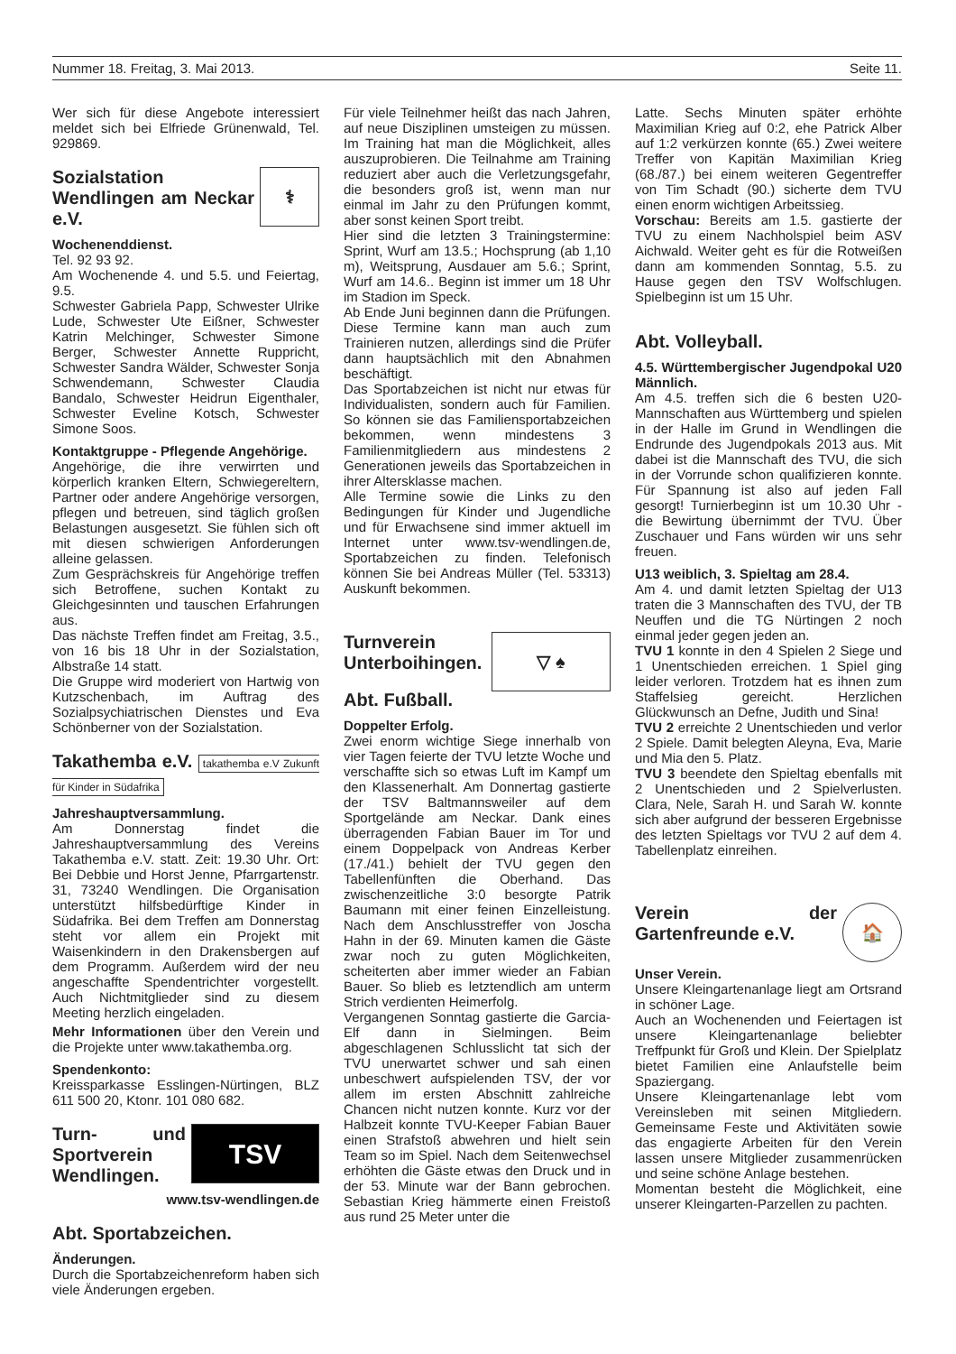Nummer 18. Freitag, 3. Mai 2013. Seite 11.
Wer sich für diese Angebote interessiert meldet sich bei Elfriede Grünenwald, Tel. 929869.
⚕
Sozialstation Wendlingen am Neckar e.V.
Wochenenddienst.
Tel. 92 93 92.
Am Wochenende 4. und 5.5. und Feiertag, 9.5.
Schwester Gabriela Papp, Schwester Ulrike Lude, Schwester Ute Eißner, Schwester Katrin Melchinger, Schwester Simone Berger, Schwester Annette Ruppricht, Schwester Sandra Wälder, Schwester Sonja Schwendemann, Schwester Claudia Bandalo, Schwester Heidrun Eigenthaler, Schwester Eveline Kotsch, Schwester Simone Soos.
Kontaktgruppe - Pflegende Angehörige.
Angehörige, die ihre verwirrten und körperlich kranken Eltern, Schwiegereltern, Partner oder andere Angehörige versorgen, pflegen und betreuen, sind täglich großen Belastungen ausgesetzt. Sie fühlen sich oft mit diesen schwierigen Anforderungen alleine gelassen.
Zum Gesprächskreis für Angehörige treffen sich Betroffene, suchen Kontakt zu Gleichgesinnten und tauschen Erfahrungen aus.
Das nächste Treffen findet am Freitag, 3.5., von 16 bis 18 Uhr in der Sozialstation, Albstraße 14 statt.
Die Gruppe wird moderiert von Hartwig von Kutzschenbach, im Auftrag des Sozialpsychiatrischen Dienstes und Eva Schönberner von der Sozialstation.
Takathemba e.V. takathemba e.V Zukunft für Kinder in Südafrika
Jahreshauptversammlung.
Am Donnerstag findet die Jahreshauptversammlung des Vereins Takathemba e.V. statt. Zeit: 19.30 Uhr. Ort: Bei Debbie und Horst Jenne, Pfarrgartenstr. 31, 73240 Wendlingen. Die Organisation unterstützt hilfsbedürftige Kinder in Südafrika. Bei dem Treffen am Donnerstag steht vor allem ein Projekt mit Waisenkindern in den Drakensbergen auf dem Programm. Außerdem wird der neu angeschaffte Spendentrichter vorgestellt. Auch Nichtmitglieder sind zu diesem Meeting herzlich eingeladen.
Mehr Informationen über den Verein und die Projekte unter www.takathemba.org.
Spendenkonto:
Kreissparkasse Esslingen-Nürtingen, BLZ 611 500 20, Ktonr. 101 080 682.
TSV
Turn- und Sportverein Wendlingen.
www.tsv-wendlingen.de
Abt. Sportabzeichen.
Änderungen.
Durch die Sportabzeichenreform haben sich viele Änderungen ergeben.
Für viele Teilnehmer heißt das nach Jahren, auf neue Disziplinen umsteigen zu müssen. Im Training hat man die Möglichkeit, alles auszuprobieren. Die Teilnahme am Training reduziert aber auch die Verletzungsgefahr, die besonders groß ist, wenn man nur einmal im Jahr zu den Prüfungen kommt, aber sonst keinen Sport treibt.
Hier sind die letzten 3 Trainingstermine: Sprint, Wurf am 13.5.; Hochsprung (ab 1,10 m), Weitsprung, Ausdauer am 5.6.; Sprint, Wurf am 14.6.. Beginn ist immer um 18 Uhr im Stadion im Speck.
Ab Ende Juni beginnen dann die Prüfungen. Diese Termine kann man auch zum Trainieren nutzen, allerdings sind die Prüfer dann hauptsächlich mit den Abnahmen beschäftigt.
Das Sportabzeichen ist nicht nur etwas für Individualisten, sondern auch für Familien. So können sie das Familiensportabzeichen bekommen, wenn mindestens 3 Familienmitgliedern aus mindestens 2 Generationen jeweils das Sportabzeichen in ihrer Altersklasse machen.
Alle Termine sowie die Links zu den Bedingungen für Kinder und Jugendliche und für Erwachsene sind immer aktuell im Internet unter www.tsv-wendlingen.de, Sportabzeichen zu finden. Telefonisch können Sie bei Andreas Müller (Tel. 53313) Auskunft bekommen.
▽ ♠
Turnverein Unterboihingen.
Abt. Fußball.
Doppelter Erfolg.
Zwei enorm wichtige Siege innerhalb von vier Tagen feierte der TVU letzte Woche und verschaffte sich so etwas Luft im Kampf um den Klassenerhalt. Am Donnertag gastierte der TSV Baltmannsweiler auf dem Sportgelände am Neckar. Dank eines überragenden Fabian Bauer im Tor und einem Doppelpack von Andreas Kerber (17./41.) behielt der TVU gegen den Tabellenfünften die Oberhand. Das zwischenzeitliche 3:0 besorgte Patrik Baumann mit einer feinen Einzelleistung. Nach dem Anschlusstreffer von Joscha Hahn in der 69. Minuten kamen die Gäste zwar noch zu guten Möglichkeiten, scheiterten aber immer wieder an Fabian Bauer. So blieb es letztendlich am unterm Strich verdienten Heimerfolg.
Vergangenen Sonntag gastierte die Garcia-Elf dann in Sielmingen. Beim abgeschlagenen Schlusslicht tat sich der TVU unerwartet schwer und sah einen unbeschwert aufspielenden TSV, der vor allem im ersten Abschnitt zahlreiche Chancen nicht nutzen konnte. Kurz vor der Halbzeit konnte TVU-Keeper Fabian Bauer einen Strafstoß abwehren und hielt sein Team so im Spiel. Nach dem Seitenwechsel erhöhten die Gäste etwas den Druck und in der 53. Minute war der Bann gebrochen. Sebastian Krieg hämmerte einen Freistoß aus rund 25 Meter unter die
Latte. Sechs Minuten später erhöhte Maximilian Krieg auf 0:2, ehe Patrick Alber auf 1:2 verkürzen konnte (65.) Zwei weitere Treffer von Kapitän Maximilian Krieg (68./87.) bei einem weiteren Gegentreffer von Tim Schadt (90.) sicherte dem TVU einen enorm wichtigen Arbeitssieg.
Vorschau: Bereits am 1.5. gastierte der TVU zu einem Nachholspiel beim ASV Aichwald. Weiter geht es für die Rotweißen dann am kommenden Sonntag, 5.5. zu Hause gegen den TSV Wolfschlugen. Spielbeginn ist um 15 Uhr.
Abt. Volleyball.
4.5. Württembergischer Jugendpokal U20 Männlich.
Am 4.5. treffen sich die 6 besten U20-Mannschaften aus Württemberg und spielen in der Halle im Grund in Wendlingen die Endrunde des Jugendpokals 2013 aus. Mit dabei ist die Mannschaft des TVU, die sich in der Vorrunde schon qualifizieren konnte. Für Spannung ist also auf jeden Fall gesorgt! Turnierbeginn ist um 10.30 Uhr - die Bewirtung übernimmt der TVU. Über Zuschauer und Fans würden wir uns sehr freuen.
U13 weiblich, 3. Spieltag am 28.4.
Am 4. und damit letzten Spieltag der U13 traten die 3 Mannschaften des TVU, der TB Neuffen und die TG Nürtingen 2 noch einmal jeder gegen jeden an.
TVU 1 konnte in den 4 Spielen 2 Siege und 1 Unentschieden erreichen. 1 Spiel ging leider verloren. Trotzdem hat es ihnen zum Staffelsieg gereicht. Herzlichen Glückwunsch an Defne, Judith und Sina!
TVU 2 erreichte 2 Unentschieden und verlor 2 Spiele. Damit belegten Aleyna, Eva, Marie und Mia den 5. Platz.
TVU 3 beendete den Spieltag ebenfalls mit 2 Unentschieden und 2 Spielverlusten. Clara, Nele, Sarah H. und Sarah W. konnte sich aber aufgrund der besseren Ergebnisse des letzten Spieltags vor TVU 2 auf dem 4. Tabellenplatz einreihen.
🏠
Verein der Gartenfreunde e.V.
Unser Verein.
Unsere Kleingartenanlage liegt am Ortsrand in schöner Lage.
Auch an Wochenenden und Feiertagen ist unsere Kleingartenanlage beliebter Treffpunkt für Groß und Klein. Der Spielplatz bietet Familien eine Anlaufstelle beim Spaziergang.
Unsere Kleingartenanlage lebt vom Vereinsleben mit seinen Mitgliedern. Gemeinsame Feste und Aktivitäten sowie das engagierte Arbeiten für den Verein lassen unsere Mitglieder zusammenrücken und seine schöne Anlage bestehen.
Momentan besteht die Möglichkeit, eine unserer Kleingarten-Parzellen zu pachten.